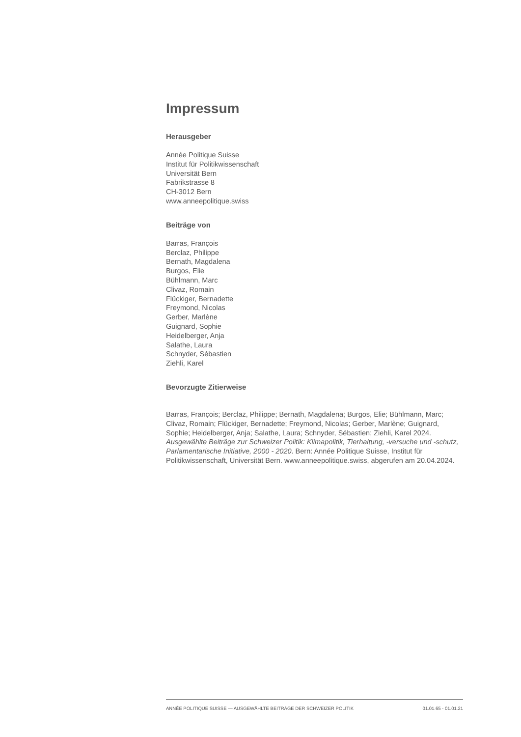Impressum
Herausgeber
Année Politique Suisse
Institut für Politikwissenschaft
Universität Bern
Fabrikstrasse 8
CH-3012 Bern
www.anneepolitique.swiss
Beiträge von
Barras, François
Berclaz, Philippe
Bernath, Magdalena
Burgos, Elie
Bühlmann, Marc
Clivaz, Romain
Flückiger, Bernadette
Freymond, Nicolas
Gerber, Marlène
Guignard, Sophie
Heidelberger, Anja
Salathe, Laura
Schnyder, Sébastien
Ziehli, Karel
Bevorzugte Zitierweise
Barras, François; Berclaz, Philippe; Bernath, Magdalena; Burgos, Elie; Bühlmann, Marc; Clivaz, Romain; Flückiger, Bernadette; Freymond, Nicolas; Gerber, Marlène; Guignard, Sophie; Heidelberger, Anja; Salathe, Laura; Schnyder, Sébastien; Ziehli, Karel 2024. Ausgewählte Beiträge zur Schweizer Politik: Klimapolitik, Tierhaltung, -versuche und -schutz, Parlamentarische Initiative, 2000 - 2020. Bern: Année Politique Suisse, Institut für Politikwissenschaft, Universität Bern. www.anneepolitique.swiss, abgerufen am 20.04.2024.
ANNÉE POLITIQUE SUISSE — AUSGEWÄHLTE BEITRÄGE DER SCHWEIZER POLITIK 01.01.65 - 01.01.21